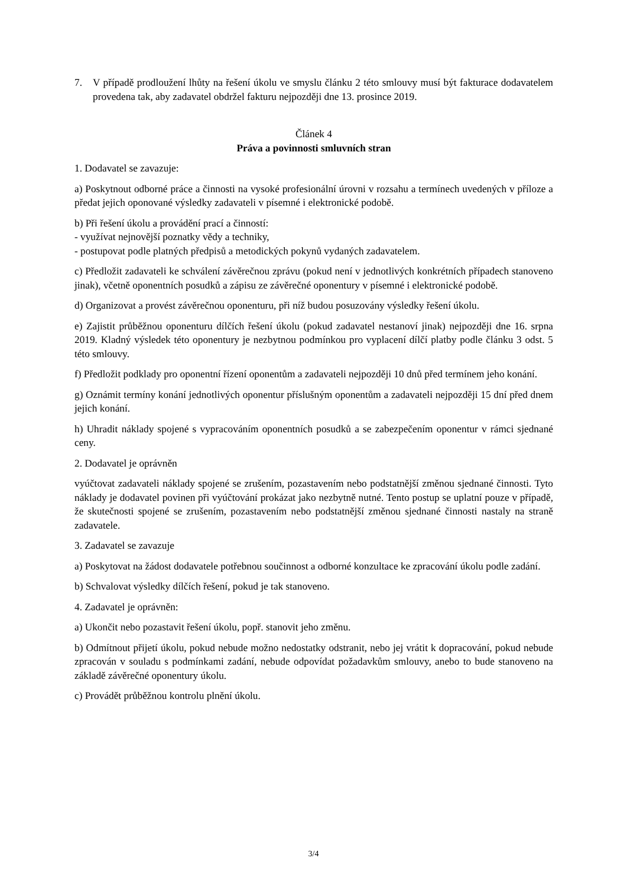7. V případě prodloužení lhůty na řešení úkolu ve smyslu článku 2 této smlouvy musí být fakturace dodavatelem provedena tak, aby zadavatel obdržel fakturu nejpozději dne 13. prosince 2019.
Článek 4
Práva a povinnosti smluvních stran
1. Dodavatel se zavazuje:
a) Poskytnout odborné práce a činnosti na vysoké profesionální úrovni v rozsahu a termínech uvedených v příloze a předat jejich oponované výsledky zadavateli v písemné i elektronické podobě.
b) Při řešení úkolu a provádění prací a činností:
- využívat nejnovější poznatky vědy a techniky,
- postupovat podle platných předpisů a metodických pokynů vydaných zadavatelem.
c) Předložit zadavateli ke schválení závěrečnou zprávu (pokud není v jednotlivých konkrétních případech stanoveno jinak), včetně oponentních posudků a zápisu ze závěrečné oponentury v písemné i elektronické podobě.
d) Organizovat a provést závěrečnou oponenturu, při níž budou posuzovány výsledky řešení úkolu.
e) Zajistit průběžnou oponenturu dílčích řešení úkolu (pokud zadavatel nestanoví jinak) nejpozději dne 16. srpna 2019. Kladný výsledek této oponentury je nezbytnou podmínkou pro vyplacení dílčí platby podle článku 3 odst. 5 této smlouvy.
f) Předložit podklady pro oponentní řízení oponentům a zadavateli nejpozději 10 dnů před termínem jeho konání.
g) Oznámit termíny konání jednotlivých oponentur příslušným oponentům a zadavateli nejpozději 15 dní před dnem jejich konání.
h) Uhradit náklady spojené s vypracováním oponentních posudků a se zabezpečením oponentur v rámci sjednané ceny.
2. Dodavatel je oprávněn
vyúčtovat zadavateli náklady spojené se zrušením, pozastavením nebo podstatnější změnou sjednané činnosti. Tyto náklady je dodavatel povinen při vyúčtování prokázat jako nezbytně nutné. Tento postup se uplatní pouze v případě, že skutečnosti spojené se zrušením, pozastavením nebo podstatnější změnou sjednané činnosti nastaly na straně zadavatele.
3. Zadavatel se zavazuje
a) Poskytovat na žádost dodavatele potřebnou součinnost a odborné konzultace ke zpracování úkolu podle zadání.
b) Schvalovat výsledky dílčích řešení, pokud je tak stanoveno.
4. Zadavatel je oprávněn:
a) Ukončit nebo pozastavit řešení úkolu, popř. stanovit jeho změnu.
b) Odmítnout přijetí úkolu, pokud nebude možno nedostatky odstranit, nebo jej vrátit k dopracování, pokud nebude zpracován v souladu s podmínkami zadání, nebude odpovídat požadavkům smlouvy, anebo to bude stanoveno na základě závěrečné oponentury úkolu.
c) Provádět průběžnou kontrolu plnění úkolu.
3/4